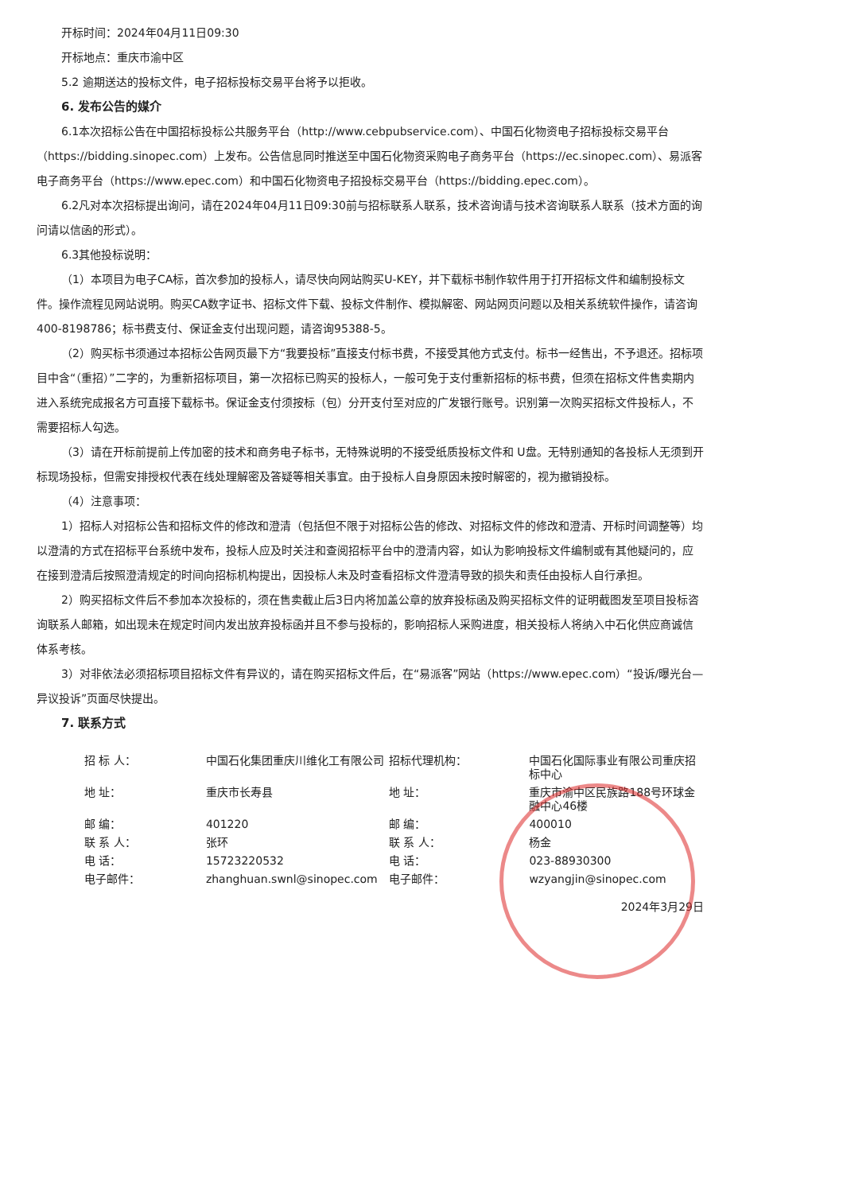开标时间：2024年04月11日09:30
开标地点：重庆市渝中区
5.2 逾期送达的投标文件，电子招标投标交易平台将予以拒收。
6. 发布公告的媒介
6.1本次招标公告在中国招标投标公共服务平台（http://www.cebpubservice.com）、中国石化物资电子招标投标交易平台（https://bidding.sinopec.com）上发布。公告信息同时推送至中国石化物资采购电子商务平台（https://ec.sinopec.com）、易派客电子商务平台（https://www.epec.com）和中国石化物资电子招投标交易平台（https://bidding.epec.com）。
6.2凡对本次招标提出询问，请在2024年04月11日09:30前与招标联系人联系，技术咨询请与技术咨询联系人联系（技术方面的询问请以信函的形式）。
6.3其他投标说明：
（1）本项目为电子CA标，首次参加的投标人，请尽快向网站购买U-KEY，并下载标书制作软件用于打开招标文件和编制投标文件。操作流程见网站说明。购买CA数字证书、招标文件下载、投标文件制作、模拟解密、网站网页问题以及相关系统软件操作，请咨询400-8198786；标书费支付、保证金支付出现问题，请咨询95388-5。
（2）购买标书须通过本招标公告网页最下方“我要投标”直接支付标书费，不接受其他方式支付。标书一经售出，不予退还。招标项目中含“（重招）”二字的，为重新招标项目，第一次招标已购买的投标人，一般可免于支付重新招标的标书费，但须在招标文件售卖期内进入系统完成报名方可直接下载标书。保证金支付须按标（包）分开支付至对应的广发银行账号。识别第一次购买招标文件投标人，不需要招标人勾选。
（3）请在开标前提前上传加密的技术和商务电子标书，无特殊说明的不接受纸质投标文件和 U盘。无特别通知的各投标人无须到开标现场投标，但需安排授权代表在线处理解密及答疑等相关事宜。由于投标人自身原因未按时解密的，视为撤销投标。
（4）注意事项：
1）招标人对招标公告和招标文件的修改和澄清（包括但不限于对招标公告的修改、对招标文件的修改和澄清、开标时间调整等）均以澄清的方式在招标平台系统中发布，投标人应及时关注和查阅招标平台中的澄清内容，如认为影响投标文件编制或有其他疑问的，应在接到澄清后按照澄清规定的时间向招标机构提出，因投标人未及时查看招标文件澄清导致的损失和责任由投标人自行承担。
2）购买招标文件后不参加本次投标的，须在售卖截止后3日内将加盖公章的放弃投标函及购买招标文件的证明截图发至项目投标咨询联系人邮箱，如出现未在规定时间内发出放弃投标函并且不参与投标的，影响招标人采购进度，相关投标人将纳入中石化供应商诚信体系考核。
3）对非依法必须招标项目招标文件有异议的，请在购买招标文件后，在“易派客”网站（https://www.epec.com）“投诉/曝光台—异议投诉”页面尽快提出。
7. 联系方式
| 招 标 人： | 中国石化集团重庆川维化工有限公司 | 招标代理机构： | 中国石化国际事业有限公司重庆招标中心 |
| 地 址： | 重庆市长寿县 | 地 址： | 重庆市渝中区民族路188号环球金融中心46楼 |
| 邮 编： | 401220 | 邮 编： | 400010 |
| 联 系 人： | 张环 | 联 系 人： | 杨金 |
| 电 话： | 15723220532 | 电 话： | 023-88930300 |
| 电子邮件： | zhanghuan.swnl@sinopec.com | 电子邮件： | wzyangjin@sinopec.com |
2024年3月29日